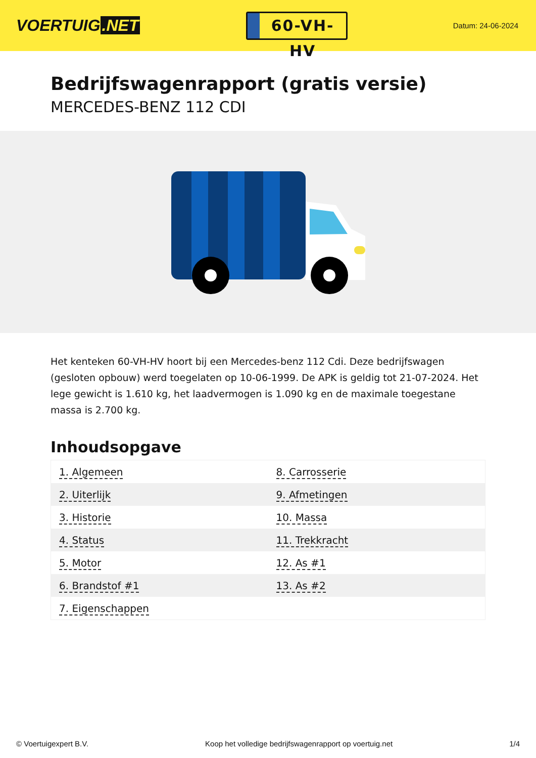VOERTUIG.NET
60-VH-HV
Datum: 24-06-2024
Bedrijfswagenrapport (gratis versie)
MERCEDES-BENZ 112 CDI
Het kenteken 60-VH-HV hoort bij een Mercedes-benz 112 Cdi. Deze bedrijfswagen (gesloten opbouw) werd toegelaten op 10-06-1999. De APK is geldig tot 21-07-2024. Het lege gewicht is 1.610 kg, het laadvermogen is 1.090 kg en de maximale toegestane massa is 2.700 kg.
Inhoudsopgave
| 1. Algemeen | 8. Carrosserie |
| 2. Uiterlijk | 9. Afmetingen |
| 3. Historie | 10. Massa |
| 4. Status | 11. Trekkracht |
| 5. Motor | 12. As #1 |
| 6. Brandstof #1 | 13. As #2 |
| 7. Eigenschappen | |
© Voertuigexpert B.V. Koop het volledige bedrijfswagenrapport op voertuig.net 1/4